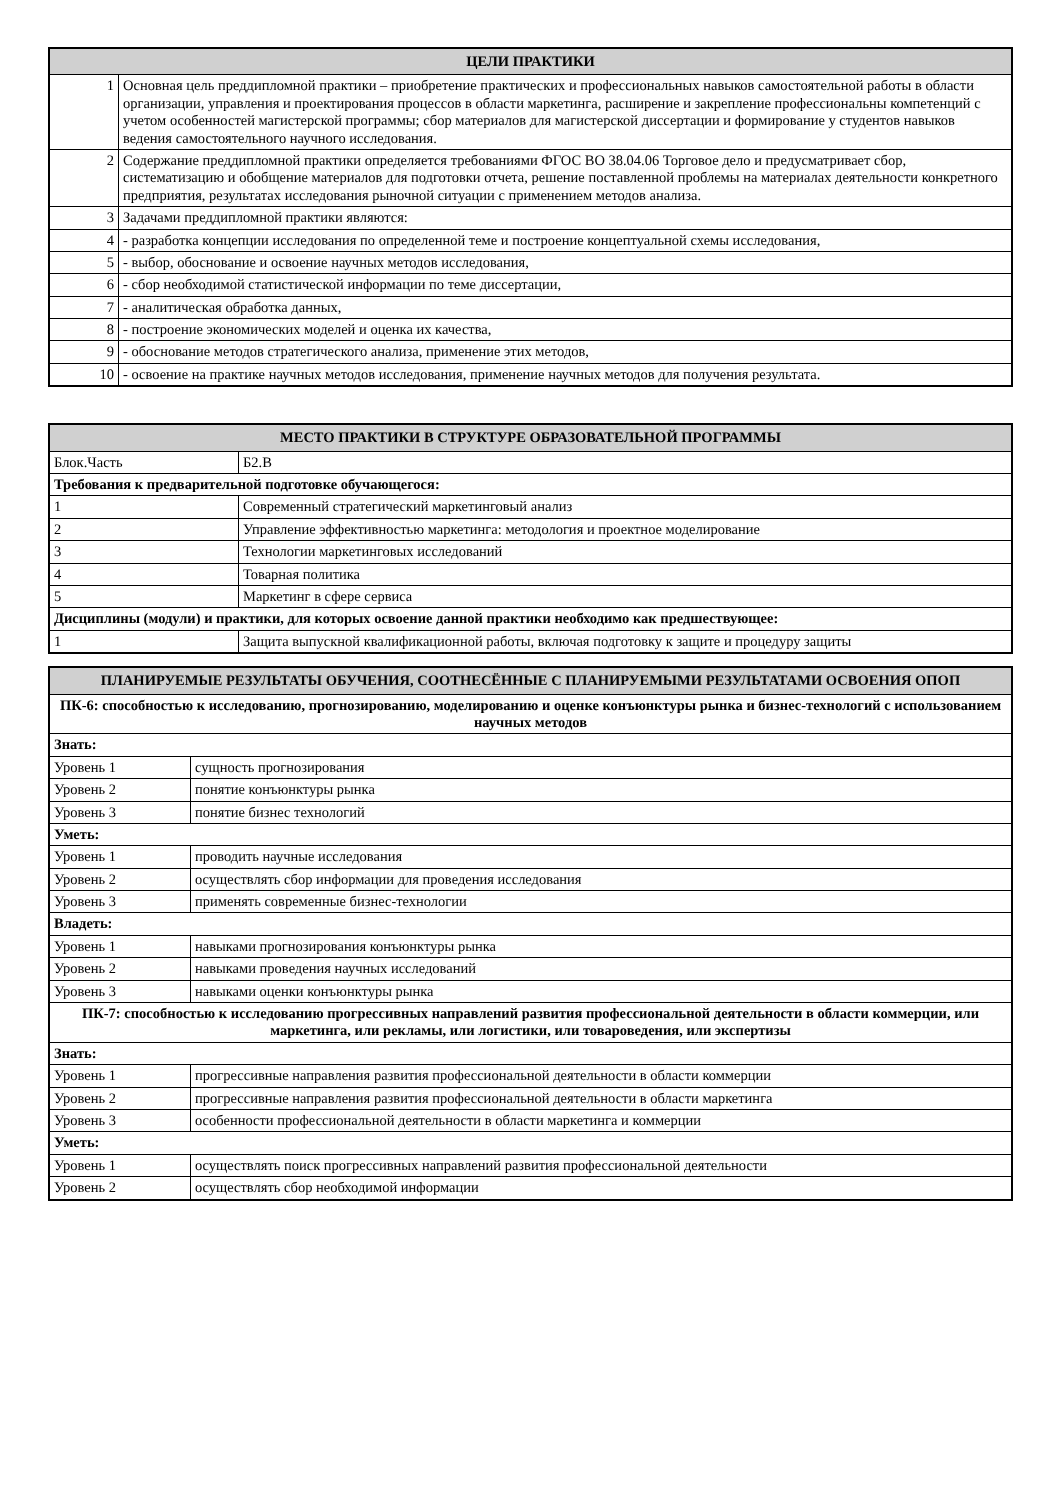| ЦЕЛИ ПРАКТИКИ | |
| --- | --- |
| 1 | Основная цель преддипломной практики – приобретение практических и профессиональных навыков самостоятельной работы в области организации, управления и проектирования процессов в области маркетинга, расширение и закрепление профессиональны компетенций с учетом особенностей магистерской программы; сбор материалов для магистерской диссертации и формирование у студентов навыков ведения самостоятельного научного исследования. |
| 2 | Содержание преддипломной практики определяется требованиями ФГОС ВО 38.04.06 Торговое дело и предусматривает сбор, систематизацию и обобщение материалов для подготовки отчета, решение поставленной проблемы на материалах деятельности конкретного предприятия, результатах исследования рыночной ситуации с применением методов анализа. |
| 3 | Задачами преддипломной практики являются: |
| 4 | - разработка концепции исследования по определенной теме и построение концептуальной схемы исследования, |
| 5 | - выбор, обоснование и освоение научных методов исследования, |
| 6 | - сбор необходимой статистической информации по теме диссертации, |
| 7 | - аналитическая обработка данных, |
| 8 | - построение экономических моделей и оценка их качества, |
| 9 | - обоснование методов стратегического анализа, применение этих методов, |
| 10 | - освоение на практике научных методов исследования, применение научных методов для получения результата. |
| МЕСТО ПРАКТИКИ В СТРУКТУРЕ ОБРАЗОВАТЕЛЬНОЙ ПРОГРАММЫ | |
| --- | --- |
| Блок.Часть | Б2.В |
| Требования к предварительной подготовке обучающегося: | |
| 1 | Современный стратегический маркетинговый анализ |
| 2 | Управление эффективностью маркетинга: методология и проектное моделирование |
| 3 | Технологии маркетинговых исследований |
| 4 | Товарная политика |
| 5 | Маркетинг в сфере сервиса |
| Дисциплины (модули) и практики, для которых освоение данной практики необходимо как предшествующее: | |
| 1 | Защита выпускной квалификационной работы, включая подготовку к защите и процедуру защиты |
| ПЛАНИРУЕМЫЕ РЕЗУЛЬТАТЫ ОБУЧЕНИЯ, СООТНЕСЁННЫЕ С ПЛАНИРУЕМЫМИ РЕЗУЛЬТАТАМИ ОСВОЕНИЯ ОПОП | |
| --- | --- |
| ПК-6: способностью к исследованию, прогнозированию, моделированию и оценке конъюнктуры рынка и бизнес-технологий с использованием научных методов | |
| Знать: | |
| Уровень 1 | сущность прогнозирования |
| Уровень 2 | понятие конъюнктуры рынка |
| Уровень 3 | понятие бизнес технологий |
| Уметь: | |
| Уровень 1 | проводить научные исследования |
| Уровень 2 | осуществлять сбор информации для проведения исследования |
| Уровень 3 | применять современные бизнес-технологии |
| Владеть: | |
| Уровень 1 | навыками прогнозирования конъюнктуры рынка |
| Уровень 2 | навыками проведения научных исследований |
| Уровень 3 | навыками оценки конъюнктуры рынка |
| ПК-7: способностью к исследованию прогрессивных направлений развития профессиональной деятельности в области коммерции, или маркетинга, или рекламы, или логистики, или товароведения, или экспертизы | |
| Знать: | |
| Уровень 1 | прогрессивные направления развития профессиональной деятельности в области коммерции |
| Уровень 2 | прогрессивные направления развития профессиональной деятельности в области маркетинга |
| Уровень 3 | особенности профессиональной деятельности в области маркетинга и коммерции |
| Уметь: | |
| Уровень 1 | осуществлять поиск прогрессивных направлений развития профессиональной деятельности |
| Уровень 2 | осуществлять сбор необходимой информации |